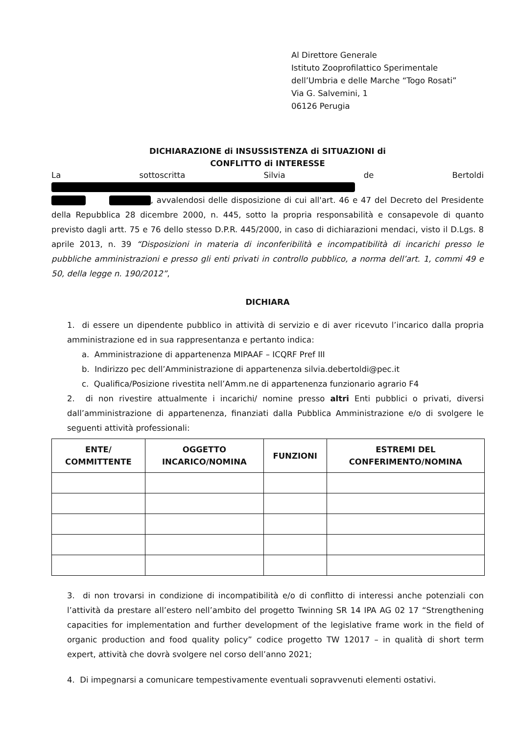Al Direttore Generale
Istituto Zooprofilattico Sperimentale
dell’Umbria e delle Marche “Togo Rosati”
Via G. Salvemini, 1
06126 Perugia
DICHIARAZIONE di INSUSSISTENZA di SITUAZIONI di
CONFLITTO di INTERESSE
La sottoscritta Silvia de Bertoldi
, avvalendosi delle disposizione di cui all'art. 46 e 47 del Decreto del Presidente della Repubblica 28 dicembre 2000, n. 445, sotto la propria responsabilità e consapevole di quanto previsto dagli artt. 75 e 76 dello stesso D.P.R. 445/2000, in caso di dichiarazioni mendaci, visto il D.Lgs. 8 aprile 2013, n. 39 “Disposizioni in materia di inconferibilità e incompatibilità di incarichi presso le pubbliche amministrazioni e presso gli enti privati in controllo pubblico, a norma dell’art. 1, commi 49 e 50, della legge n. 190/2012”,
DICHIARA
1. di essere un dipendente pubblico in attività di servizio e di aver ricevuto l’incarico dalla propria amministrazione ed in sua rappresentanza e pertanto indica:
a. Amministrazione di appartenenza MIPAAF – ICQRF Pref III
b. Indirizzo pec dell’Amministrazione di appartenenza silvia.debertoldi@pec.it
c. Qualifica/Posizione rivestita nell’Amm.ne di appartenenza funzionario agrario F4
2. di non rivestire attualmente i incarichi/ nomine presso altri Enti pubblici o privati, diversi dall’amministrazione di appartenenza, finanziati dalla Pubblica Amministrazione e/o di svolgere le seguenti attività professionali:
| ENTE/ COMMITTENTE | OGGETTO INCARICO/NOMINA | FUNZIONI | ESTREMI DEL CONFERIMENTO/NOMINA |
| --- | --- | --- | --- |
3. di non trovarsi in condizione di incompatibilità e/o di conflitto di interessi anche potenziali con l’attività da prestare all’estero nell’ambito del progetto Twinning SR 14 IPA AG 02 17 “Strengthening capacities for implementation and further development of the legislative frame work in the field of organic production and food quality policy” codice progetto TW 12017 – in qualità di short term expert, attività che dovrà svolgere nel corso dell’anno 2021;
4. Di impegnarsi a comunicare tempestivamente eventuali sopravvenuti elementi ostativi.